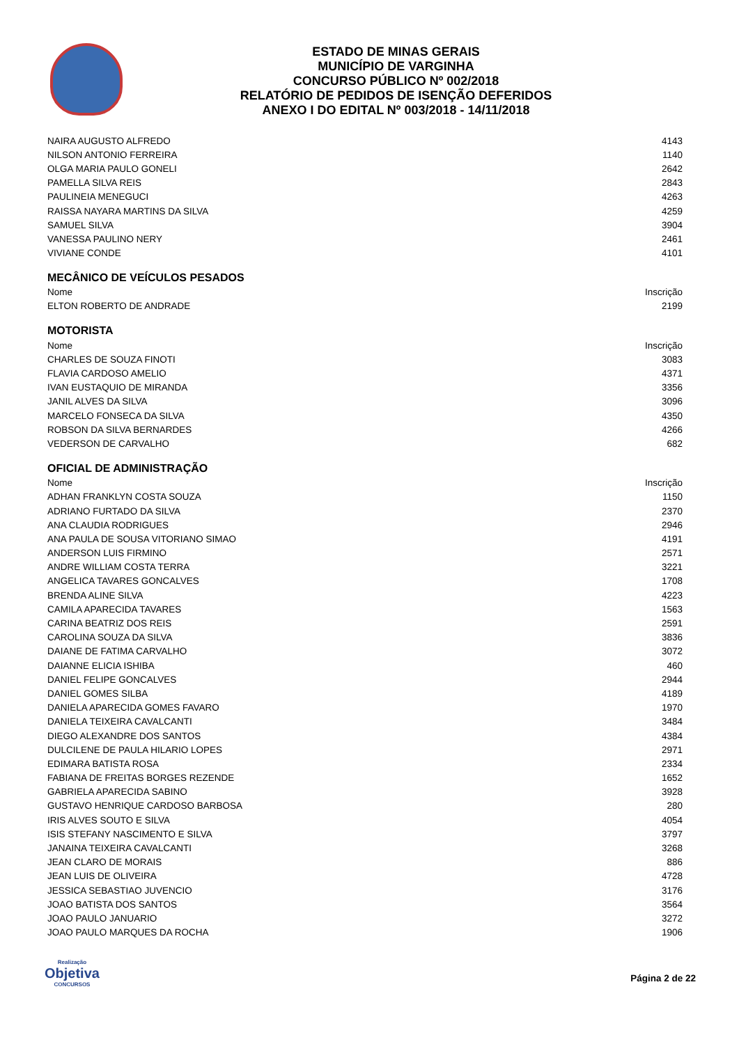ESTADO DE MINAS GERAIS
MUNICÍPIO DE VARGINHA
CONCURSO PÚBLICO Nº 002/2018
RELATÓRIO DE PEDIDOS DE ISENÇÃO DEFERIDOS
ANEXO I DO EDITAL Nº 003/2018 - 14/11/2018
| NAIRA AUGUSTO ALFREDO | 4143 |
| NILSON ANTONIO FERREIRA | 1140 |
| OLGA MARIA PAULO GONELI | 2642 |
| PAMELLA SILVA REIS | 2843 |
| PAULINEIA MENEGUCI | 4263 |
| RAISSA NAYARA MARTINS DA SILVA | 4259 |
| SAMUEL SILVA | 3904 |
| VANESSA PAULINO NERY | 2461 |
| VIVIANE CONDE | 4101 |
MECÂNICO DE VEÍCULOS PESADOS
| Nome | Inscrição |
| --- | --- |
| ELTON ROBERTO DE ANDRADE | 2199 |
MOTORISTA
| Nome | Inscrição |
| --- | --- |
| CHARLES DE SOUZA FINOTI | 3083 |
| FLAVIA CARDOSO AMELIO | 4371 |
| IVAN EUSTAQUIO DE MIRANDA | 3356 |
| JANIL ALVES DA SILVA | 3096 |
| MARCELO FONSECA DA SILVA | 4350 |
| ROBSON DA SILVA BERNARDES | 4266 |
| VEDERSON DE CARVALHO | 682 |
OFICIAL DE ADMINISTRAÇÃO
| Nome | Inscrição |
| --- | --- |
| ADHAN FRANKLYN COSTA SOUZA | 1150 |
| ADRIANO FURTADO DA SILVA | 2370 |
| ANA CLAUDIA RODRIGUES | 2946 |
| ANA PAULA DE SOUSA VITORIANO SIMAO | 4191 |
| ANDERSON LUIS FIRMINO | 2571 |
| ANDRE WILLIAM COSTA TERRA | 3221 |
| ANGELICA TAVARES GONCALVES | 1708 |
| BRENDA ALINE SILVA | 4223 |
| CAMILA APARECIDA TAVARES | 1563 |
| CARINA BEATRIZ DOS REIS | 2591 |
| CAROLINA SOUZA DA SILVA | 3836 |
| DAIANE DE FATIMA CARVALHO | 3072 |
| DAIANNE ELICIA ISHIBA | 460 |
| DANIEL FELIPE GONCALVES | 2944 |
| DANIEL GOMES SILBA | 4189 |
| DANIELA APARECIDA GOMES FAVARO | 1970 |
| DANIELA TEIXEIRA CAVALCANTI | 3484 |
| DIEGO ALEXANDRE DOS SANTOS | 4384 |
| DULCILENE DE PAULA HILARIO LOPES | 2971 |
| EDIMARA BATISTA ROSA | 2334 |
| FABIANA DE FREITAS BORGES REZENDE | 1652 |
| GABRIELA APARECIDA SABINO | 3928 |
| GUSTAVO HENRIQUE CARDOSO BARBOSA | 280 |
| IRIS ALVES SOUTO E SILVA | 4054 |
| ISIS STEFANY NASCIMENTO E SILVA | 3797 |
| JANAINA TEIXEIRA CAVALCANTI | 3268 |
| JEAN CLARO DE MORAIS | 886 |
| JEAN LUIS DE OLIVEIRA | 4728 |
| JESSICA SEBASTIAO JUVENCIO | 3176 |
| JOAO BATISTA DOS SANTOS | 3564 |
| JOAO PAULO JANUARIO | 3272 |
| JOAO PAULO MARQUES DA ROCHA | 1906 |
Realização
Objetiva
CONCURSOS
Página 2 de 22